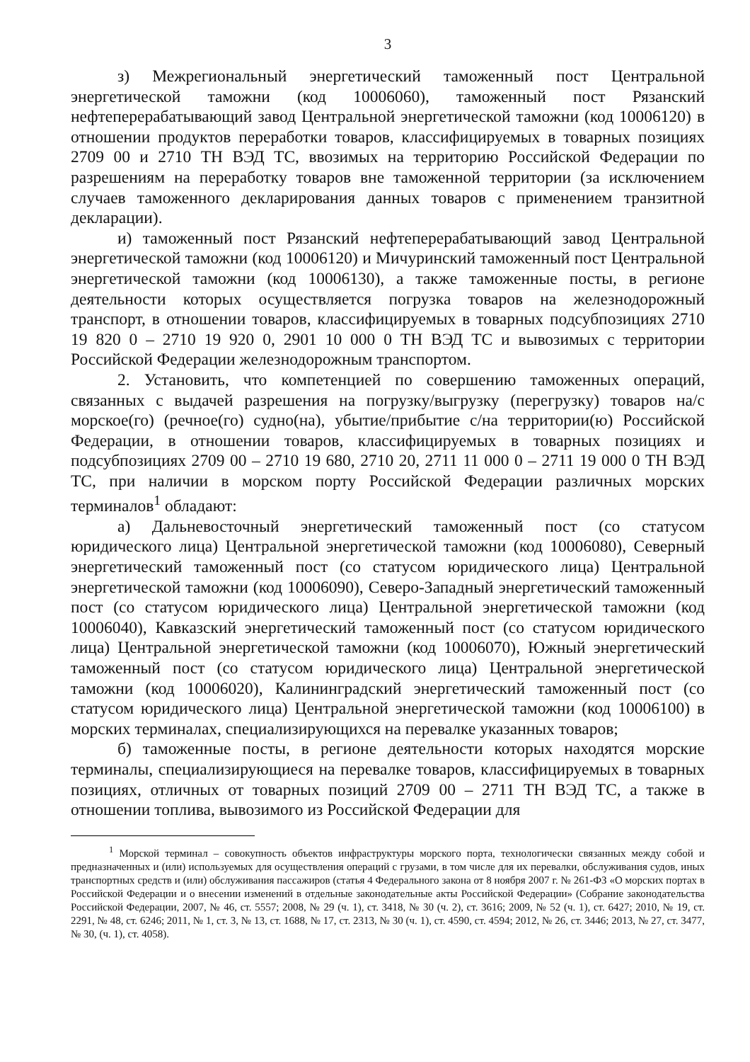3
з) Межрегиональный энергетический таможенный пост Центральной энергетической таможни (код 10006060), таможенный пост Рязанский нефтеперерабатывающий завод Центральной энергетической таможни (код 10006120) в отношении продуктов переработки товаров, классифицируемых в товарных позициях 2709 00 и 2710 ТН ВЭД ТС, ввозимых на территорию Российской Федерации по разрешениям на переработку товаров вне таможенной территории (за исключением случаев таможенного декларирования данных товаров с применением транзитной декларации).
и) таможенный пост Рязанский нефтеперерабатывающий завод Центральной энергетической таможни (код 10006120) и Мичуринский таможенный пост Центральной энергетической таможни (код 10006130), а также таможенные посты, в регионе деятельности которых осуществляется погрузка товаров на железнодорожный транспорт, в отношении товаров, классифицируемых в товарных подсубпозициях 2710 19 820 0 – 2710 19 920 0, 2901 10 000 0 ТН ВЭД ТС и вывозимых с территории Российской Федерации железнодорожным транспортом.
2. Установить, что компетенцией по совершению таможенных операций, связанных с выдачей разрешения на погрузку/выгрузку (перегрузку) товаров на/с морское(го) (речное(го) судно(на), убытие/прибытие с/на территории(ю) Российской Федерации, в отношении товаров, классифицируемых в товарных позициях и подсубпозициях 2709 00 – 2710 19 680, 2710 20, 2711 11 000 0 – 2711 19 000 0 ТН ВЭД ТС, при наличии в морском порту Российской Федерации различных морских терминалов<sup>1</sup> обладают:
а) Дальневосточный энергетический таможенный пост (со статусом юридического лица) Центральной энергетической таможни (код 10006080), Северный энергетический таможенный пост (со статусом юридического лица) Центральной энергетической таможни (код 10006090), Северо-Западный энергетический таможенный пост (со статусом юридического лица) Центральной энергетической таможни (код 10006040), Кавказский энергетический таможенный пост (со статусом юридического лица) Центральной энергетической таможни (код 10006070), Южный энергетический таможенный пост (со статусом юридического лица) Центральной энергетической таможни (код 10006020), Калининградский энергетический таможенный пост (со статусом юридического лица) Центральной энергетической таможни (код 10006100) в морских терминалах, специализирующихся на перевалке указанных товаров;
б) таможенные посты, в регионе деятельности которых находятся морские терминалы, специализирующиеся на перевалке товаров, классифицируемых в товарных позициях, отличных от товарных позиций 2709 00 – 2711 ТН ВЭД ТС, а также в отношении топлива, вывозимого из Российской Федерации для
<sup>1</sup> Морской терминал – совокупность объектов инфраструктуры морского порта, технологически связанных между собой и предназначенных и (или) используемых для осуществления операций с грузами, в том числе для их перевалки, обслуживания судов, иных транспортных средств и (или) обслуживания пассажиров (статья 4 Федерального закона от 8 ноября 2007 г. № 261-ФЗ «О морских портах в Российской Федерации и о внесении изменений в отдельные законодательные акты Российской Федерации» (Собрание законодательства Российской Федерации, 2007, № 46, ст. 5557; 2008, № 29 (ч. 1), ст. 3418, № 30 (ч. 2), ст. 3616; 2009, № 52 (ч. 1), ст. 6427; 2010, № 19, ст. 2291, № 48, ст. 6246; 2011, № 1, ст. 3, № 13, ст. 1688, № 17, ст. 2313, № 30 (ч. 1), ст. 4590, ст. 4594; 2012, № 26, ст. 3446; 2013, № 27, ст. 3477, № 30, (ч. 1), ст. 4058).